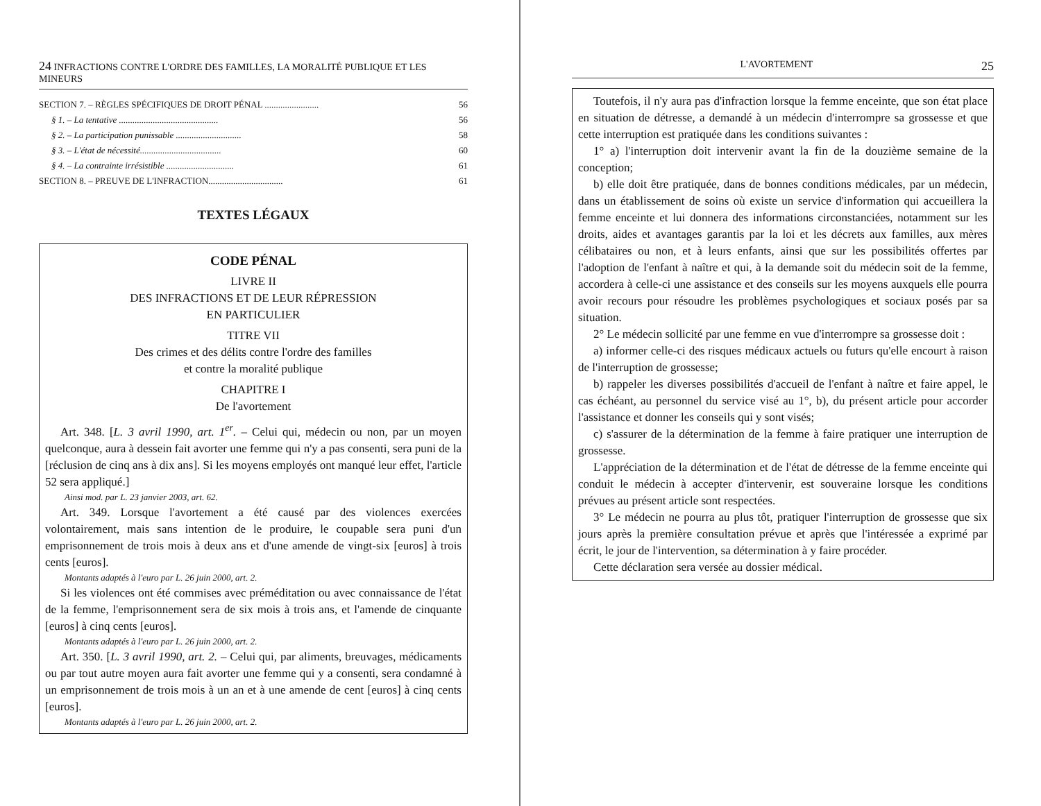24 INFRACTIONS CONTRE L'ORDRE DES FAMILLES, LA MORALITÉ PUBLIQUE ET LES MINEURS
SECTION 7. – RÈGLES SPÉCIFIQUES DE DROIT PÉNAL ........................ 56
§ 1. – La tentative ............................................ 56
§ 2. – La participation punissable ............................. 58
§ 3. – L'état de nécessité.................................... 60
§ 4. – La contrainte irrésistible .............................. 61
SECTION 8. – PREUVE DE L'INFRACTION................................. 61
TEXTES LÉGAUX
CODE PÉNAL
LIVRE II
DES INFRACTIONS ET DE LEUR RÉPRESSION
EN PARTICULIER
TITRE VII
Des crimes et des délits contre l'ordre des familles
et contre la moralité publique
CHAPITRE I
De l'avortement
Art. 348. [L. 3 avril 1990, art. 1<sup>er</sup>. – Celui qui, médecin ou non, par un moyen quelconque, aura à dessein fait avorter une femme qui n'y a pas consenti, sera puni de la [réclusion de cinq ans à dix ans]. Si les moyens employés ont manqué leur effet, l'article 52 sera appliqué.]
Ainsi mod. par L. 23 janvier 2003, art. 62.
Art. 349. Lorsque l'avortement a été causé par des violences exercées volontairement, mais sans intention de le produire, le coupable sera puni d'un emprisonnement de trois mois à deux ans et d'une amende de vingt-six [euros] à trois cents [euros].
Montants adaptés à l'euro par L. 26 juin 2000, art. 2.
Si les violences ont été commises avec préméditation ou avec connaissance de l'état de la femme, l'emprisonnement sera de six mois à trois ans, et l'amende de cinquante [euros] à cinq cents [euros].
Montants adaptés à l'euro par L. 26 juin 2000, art. 2.
Art. 350. [L. 3 avril 1990, art. 2. – Celui qui, par aliments, breuvages, médicaments ou par tout autre moyen aura fait avorter une femme qui y a consenti, sera condamné à un emprisonnement de trois mois à un an et à une amende de cent [euros] à cinq cents [euros].
Montants adaptés à l'euro par L. 26 juin 2000, art. 2.
L'AVORTEMENT 25
Toutefois, il n'y aura pas d'infraction lorsque la femme enceinte, que son état place en situation de détresse, a demandé à un médecin d'interrompre sa grossesse et que cette interruption est pratiquée dans les conditions suivantes :
1° a) l'interruption doit intervenir avant la fin de la douzième semaine de la conception;
b) elle doit être pratiquée, dans de bonnes conditions médicales, par un médecin, dans un établissement de soins où existe un service d'information qui accueillera la femme enceinte et lui donnera des informations circonstanciées, notamment sur les droits, aides et avantages garantis par la loi et les décrets aux familles, aux mères célibataires ou non, et à leurs enfants, ainsi que sur les possibilités offertes par l'adoption de l'enfant à naître et qui, à la demande soit du médecin soit de la femme, accordera à celle-ci une assistance et des conseils sur les moyens auxquels elle pourra avoir recours pour résoudre les problèmes psychologiques et sociaux posés par sa situation.
2° Le médecin sollicité par une femme en vue d'interrompre sa grossesse doit :
a) informer celle-ci des risques médicaux actuels ou futurs qu'elle encourt à raison de l'interruption de grossesse;
b) rappeler les diverses possibilités d'accueil de l'enfant à naître et faire appel, le cas échéant, au personnel du service visé au 1°, b), du présent article pour accorder l'assistance et donner les conseils qui y sont visés;
c) s'assurer de la détermination de la femme à faire pratiquer une interruption de grossesse.
L'appréciation de la détermination et de l'état de détresse de la femme enceinte qui conduit le médecin à accepter d'intervenir, est souveraine lorsque les conditions prévues au présent article sont respectées.
3° Le médecin ne pourra au plus tôt, pratiquer l'interruption de grossesse que six jours après la première consultation prévue et après que l'intéressée a exprimé par écrit, le jour de l'intervention, sa détermination à y faire procéder.
Cette déclaration sera versée au dossier médical.